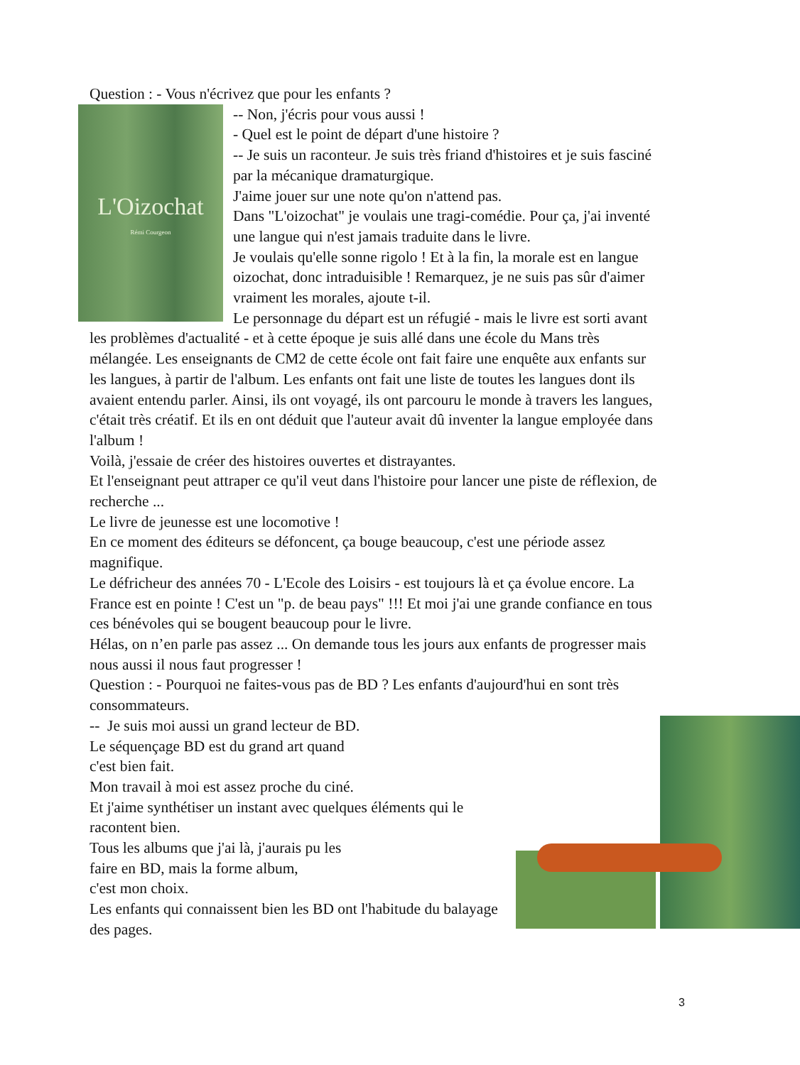Question : - Vous n'écrivez que pour les enfants ?
L'Oizochat
Rémi Courgeon
-- Non, j'écris pour vous aussi !
- Quel est le point de départ d'une histoire ?
-- Je suis un raconteur. Je suis très friand d'histoires et je suis fasciné par la mécanique dramaturgique.
J'aime jouer sur une note qu'on n'attend pas.
Dans "L'oizochat" je voulais une tragi-comédie. Pour ça, j'ai inventé une langue qui n'est jamais traduite dans le livre.
Je voulais qu'elle sonne rigolo ! Et à la fin, la morale est en langue oizochat, donc intraduisible ! Remarquez, je ne suis pas sûr d'aimer vraiment les morales, ajoute t-il.
Le personnage du départ est un réfugié - mais le livre est sorti avant les problèmes d'actualité - et à cette époque je suis allé dans une école du Mans très mélangée. Les enseignants de CM2 de cette école ont fait faire une enquête aux enfants sur les langues, à partir de l'album. Les enfants ont fait une liste de toutes les langues dont ils avaient entendu parler. Ainsi, ils ont voyagé, ils ont parcouru le monde à travers les langues, c'était très créatif. Et ils en ont déduit que l'auteur avait dû inventer la langue employée dans l'album !
Voilà, j'essaie de créer des histoires ouvertes et distrayantes.
Et l'enseignant peut attraper ce qu'il veut dans l'histoire pour lancer une piste de réflexion, de recherche ...
Le livre de jeunesse est une locomotive !
En ce moment des éditeurs se défoncent, ça bouge beaucoup, c'est une période assez magnifique.
Le défricheur des années 70 - L'Ecole des Loisirs - est toujours là et ça évolue encore. La France est en pointe ! C'est un "p. de beau pays" !!! Et moi j'ai une grande confiance en tous ces bénévoles qui se bougent beaucoup pour le livre.
Hélas, on n’en parle pas assez ... On demande tous les jours aux enfants de progresser mais nous aussi il nous faut progresser !
Question : - Pourquoi ne faites-vous pas de BD ? Les enfants d'aujourd'hui en sont très consommateurs.
-- Je suis moi aussi un grand lecteur de BD.
Le séquençage BD est du grand art quand
c'est bien fait.
Mon travail à moi est assez proche du ciné.
Et j'aime synthétiser un instant avec quelques éléments qui le racontent bien.
Tous les albums que j'ai là, j'aurais pu les
faire en BD, mais la forme album,
c'est mon choix.
Les enfants qui connaissent bien les BD ont l'habitude du balayage des pages.
3